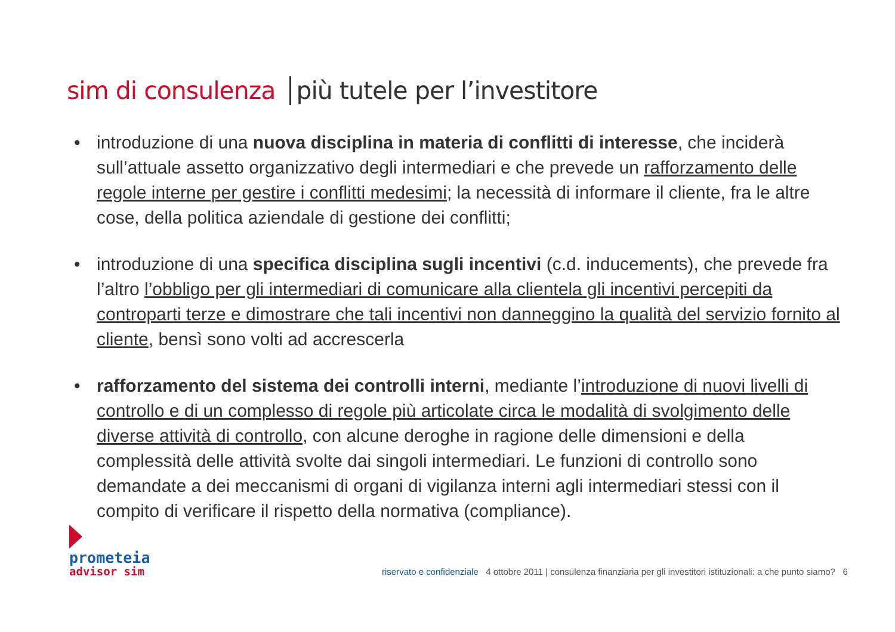sim di consulenza più tutele per l’investitore
• introduzione di una nuova disciplina in materia di conflitti di interesse, che inciderà sull’attuale assetto organizzativo degli intermediari e che prevede un rafforzamento delle regole interne per gestire i conflitti medesimi; la necessità di informare il cliente, fra le altre cose, della politica aziendale di gestione dei conflitti;
• introduzione di una specifica disciplina sugli incentivi (c.d. inducements), che prevede fra l’altro l’obbligo per gli intermediari di comunicare alla clientela gli incentivi percepiti da controparti terze e dimostrare che tali incentivi non danneggino la qualità del servizio fornito al cliente, bensì sono volti ad accrescerla
• rafforzamento del sistema dei controlli interni, mediante l’introduzione di nuovi livelli di controllo e di un complesso di regole più articolate circa le modalità di svolgimento delle diverse attività di controllo, con alcune deroghe in ragione delle dimensioni e della complessità delle attività svolte dai singoli intermediari. Le funzioni di controllo sono demandate a dei meccanismi di organi di vigilanza interni agli intermediari stessi con il compito di verificare il rispetto della normativa (compliance).
prometeia
advisor sim
riservato e confidenziale 4 ottobre 2011 | consulenza finanziaria per gli investitori istituzionali: a che punto siamo? 6